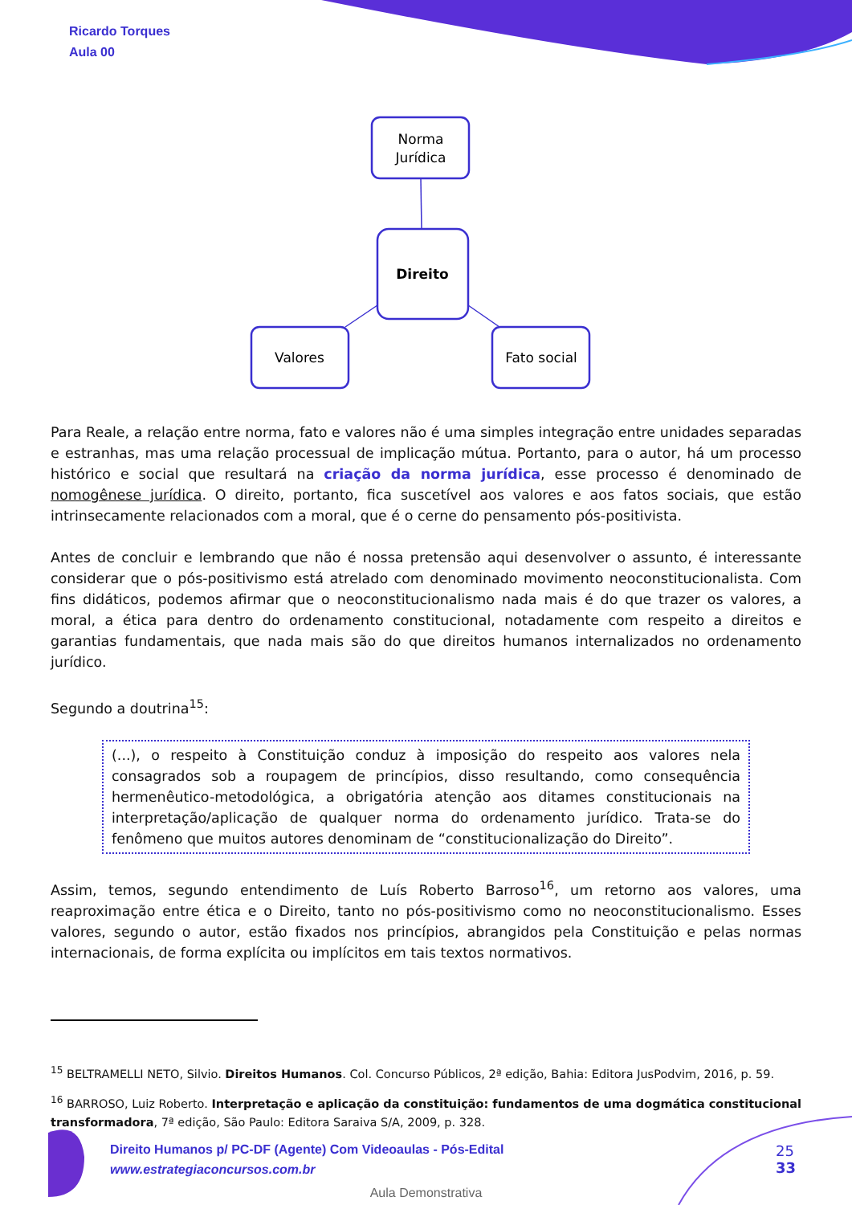Norma
Jurídica
Direito
Valores
Fato social
Ricardo Torques
Aula 00
Para Reale, a relação entre norma, fato e valores não é uma simples integração entre unidades separadas e estranhas, mas uma relação processual de implicação mútua. Portanto, para o autor, há um processo histórico e social que resultará na criação da norma jurídica, esse processo é denominado de nomogênese jurídica. O direito, portanto, fica suscetível aos valores e aos fatos sociais, que estão intrinsecamente relacionados com a moral, que é o cerne do pensamento pós-positivista.
Antes de concluir e lembrando que não é nossa pretensão aqui desenvolver o assunto, é interessante considerar que o pós-positivismo está atrelado com denominado movimento neoconstitucionalista. Com fins didáticos, podemos afirmar que o neoconstitucionalismo nada mais é do que trazer os valores, a moral, a ética para dentro do ordenamento constitucional, notadamente com respeito a direitos e garantias fundamentais, que nada mais são do que direitos humanos internalizados no ordenamento jurídico.
Segundo a doutrina<sup>15</sup>:
(...), o respeito à Constituição conduz à imposição do respeito aos valores nela consagrados sob a roupagem de princípios, disso resultando, como consequência hermenêutico-metodológica, a obrigatória atenção aos ditames constitucionais na interpretação/aplicação de qualquer norma do ordenamento jurídico. Trata-se do fenômeno que muitos autores denominam de “constitucionalização do Direito”.
Assim, temos, segundo entendimento de Luís Roberto Barroso<sup>16</sup>, um retorno aos valores, uma reaproximação entre ética e o Direito, tanto no pós-positivismo como no neoconstitucionalismo. Esses valores, segundo o autor, estão fixados nos princípios, abrangidos pela Constituição e pelas normas internacionais, de forma explícita ou implícitos em tais textos normativos.
<sup>15</sup> BELTRAMELLI NETO, Silvio. Direitos Humanos. Col. Concurso Públicos, 2ª edição, Bahia: Editora JusPodvim, 2016, p. 59.
<sup>16</sup> BARROSO, Luiz Roberto. Interpretação e aplicação da constituição: fundamentos de uma dogmática constitucional transformadora, 7ª edição, São Paulo: Editora Saraiva S/A, 2009, p. 328.
Direito Humanos p/ PC-DF (Agente) Com Videoaulas - Pós-Edital
www.estrategiaconcursos.com.br
25
33
Aula Demonstrativa